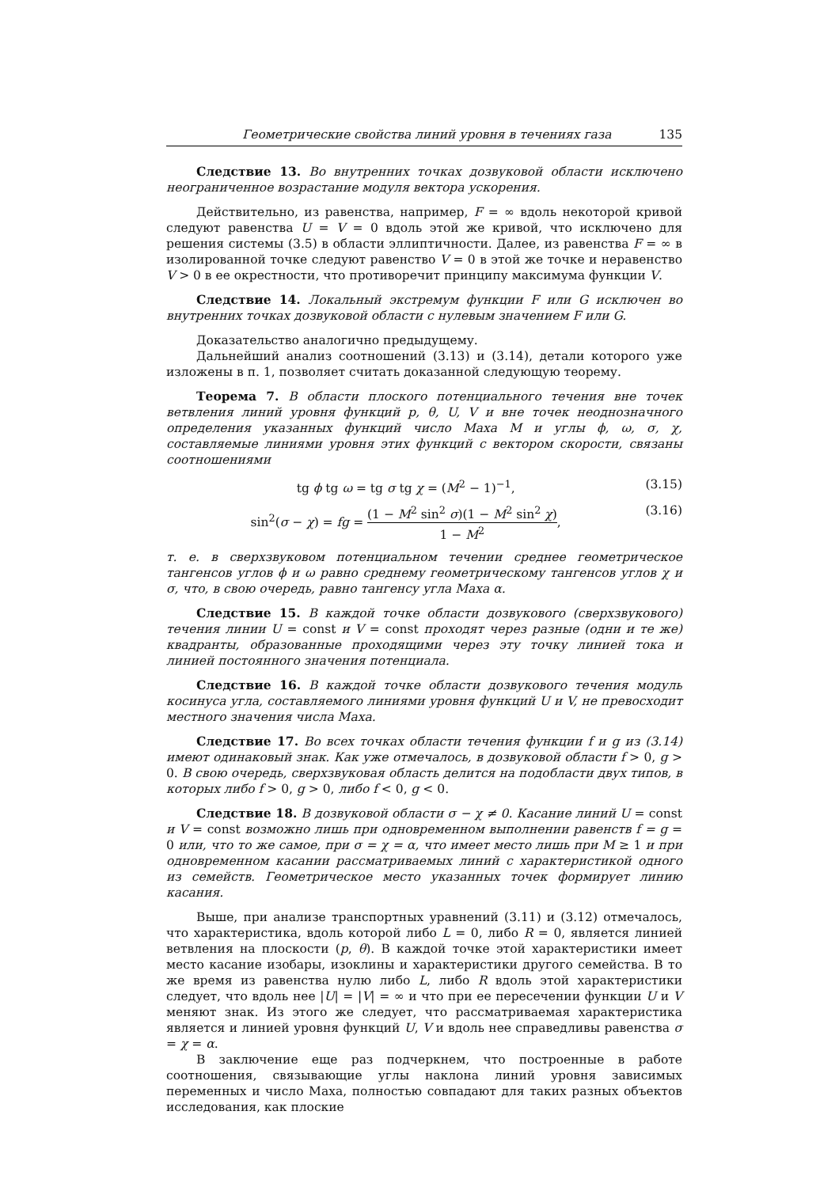Геометрические свойства линий уровня в течениях газа 135
Следствие 13. Во внутренних точках дозвуковой области исключено неограниченное возрастание модуля вектора ускорения.
Действительно, из равенства, например, F = ∞ вдоль некоторой кривой следуют равенства U = V = 0 вдоль этой же кривой, что исключено для решения системы (3.5) в области эллиптичности. Далее, из равенства F = ∞ в изолированной точке следуют равенство V = 0 в этой же точке и неравенство V > 0 в ее окрестности, что противоречит принципу максимума функции V.
Следствие 14. Локальный экстремум функции F или G исключен во внутренних точках дозвуковой области с нулевым значением F или G.
Доказательство аналогично предыдущему.
Дальнейший анализ соотношений (3.13) и (3.14), детали которого уже изложены в п. 1, позволяет считать доказанной следующую теорему.
Теорема 7. В области плоского потенциального течения вне точек ветвления линий уровня функций p, θ, U, V и вне точек неоднозначного определения указанных функций число Маха M и углы ϕ, ω, σ, χ, составляемые линиями уровня этих функций с вектором скорости, связаны соотношениями
tg ϕ tg ω = tg σ tg χ = (M<sup>2</sup> − 1)<sup>−1</sup>, (3.15)
sin<sup>2</sup>(σ − χ) = fg = (1 − M<sup>2</sup> sin<sup>2</sup> σ)(1 − M<sup>2</sup> sin<sup>2</sup> χ) 1 − M<sup>2</sup>, (3.16)
т. е. в сверхзвуковом потенциальном течении среднее геометрическое тангенсов углов ϕ и ω равно среднему геометрическому тангенсов углов χ и σ, что, в свою очередь, равно тангенсу угла Маха α.
Следствие 15. В каждой точке области дозвукового (сверхзвукового) течения линии U = const и V = const проходят через разные (одни и те же) квадранты, образованные проходящими через эту точку линией тока и линией постоянного значения потенциала.
Следствие 16. В каждой точке области дозвукового течения модуль косинуса угла, составляемого линиями уровня функций U и V, не превосходит местного значения числа Маха.
Следствие 17. Во всех точках области течения функции f и g из (3.14) имеют одинаковый знак. Как уже отмечалось, в дозвуковой области f > 0, g > 0. В свою очередь, сверхзвуковая область делится на подобласти двух типов, в которых либо f > 0, g > 0, либо f < 0, g < 0.
Следствие 18. В дозвуковой области σ − χ ≠ 0. Касание линий U = const и V = const возможно лишь при одновременном выполнении равенств f = g = 0 или, что то же самое, при σ = χ = α, что имеет место лишь при M ≥ 1 и при одновременном касании рассматриваемых линий с характеристикой одного из семейств. Геометрическое место указанных точек формирует линию касания.
Выше, при анализе транспортных уравнений (3.11) и (3.12) отмечалось, что характеристика, вдоль которой либо L = 0, либо R = 0, является линией ветвления на плоскости (p, θ). В каждой точке этой характеристики имеет место касание изобары, изоклины и характеристики другого семейства. В то же время из равенства нулю либо L, либо R вдоль этой характеристики следует, что вдоль нее |U| = |V| = ∞ и что при ее пересечении функции U и V меняют знак. Из этого же следует, что рассматриваемая характеристика является и линией уровня функций U, V и вдоль нее справедливы равенства σ = χ = α.
В заключение еще раз подчеркнем, что построенные в работе соотношения, связывающие углы наклона линий уровня зависимых переменных и число Маха, полностью совпадают для таких разных объектов исследования, как плоские